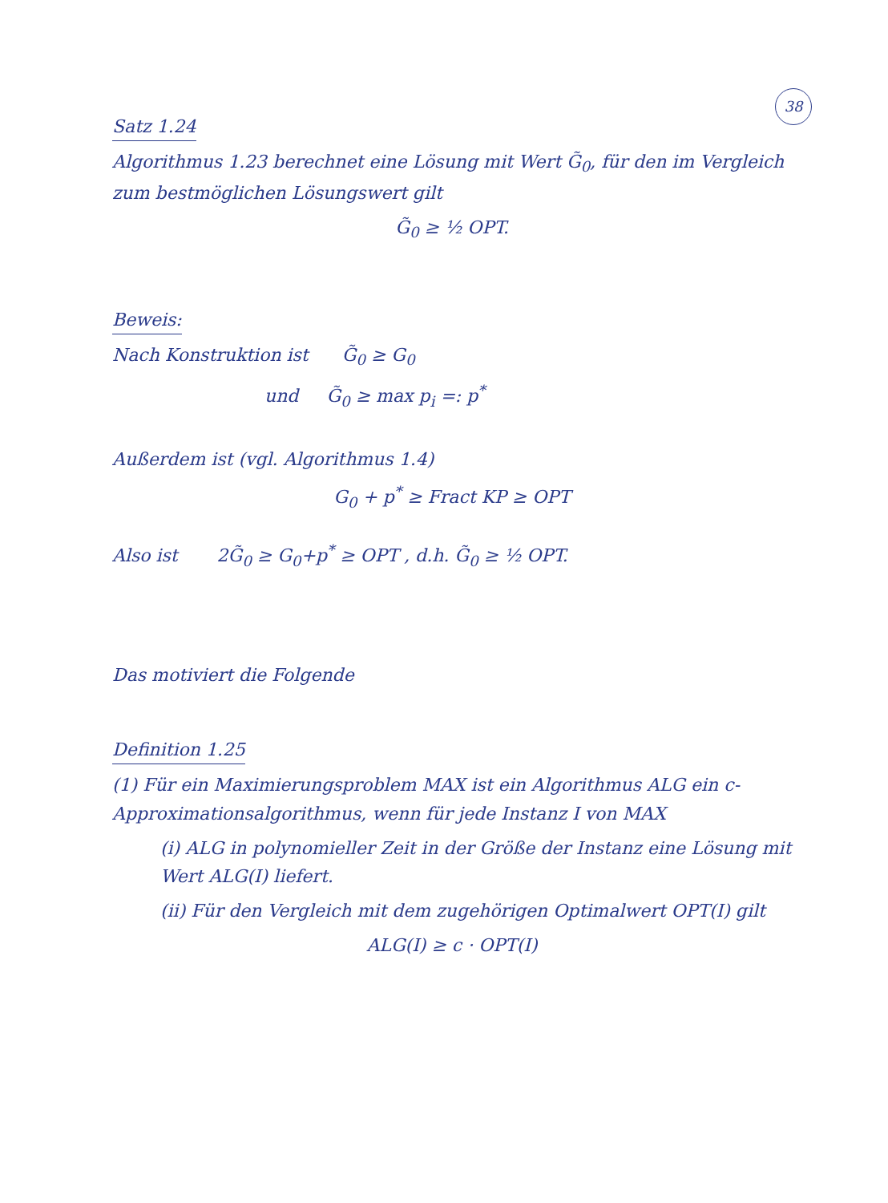38
Satz 1.24
Algorithmus 1.23 berechnet eine Lösung mit Wert G̃<sub>0</sub>, für den im Vergleich zum bestmöglichen Lösungswert gilt
G̃<sub>0</sub> ≥ ½ OPT.
Beweis:
Nach Konstruktion ist G̃<sub>0</sub> ≥ G<sub>0</sub>
und G̃<sub>0</sub> ≥ max p<sub>i</sub> =: p<sup>*</sup>
Außerdem ist (vgl. Algorithmus 1.4)
G<sub>0</sub> + p<sup>*</sup> ≥ Fract KP ≥ OPT
Also ist 2G̃<sub>0</sub> ≥ G<sub>0</sub>+p<sup>*</sup> ≥ OPT , d.h. G̃<sub>0</sub> ≥ ½ OPT.
Das motiviert die Folgende
Definition 1.25
(1) Für ein Maximierungsproblem MAX ist ein Algorithmus ALG ein c-Approximationsalgorithmus, wenn für jede Instanz I von MAX
(i) ALG in polynomieller Zeit in der Größe der Instanz eine Lösung mit Wert ALG(I) liefert.
(ii) Für den Vergleich mit dem zugehörigen Optimalwert OPT(I) gilt
ALG(I) ≥ c · OPT(I)